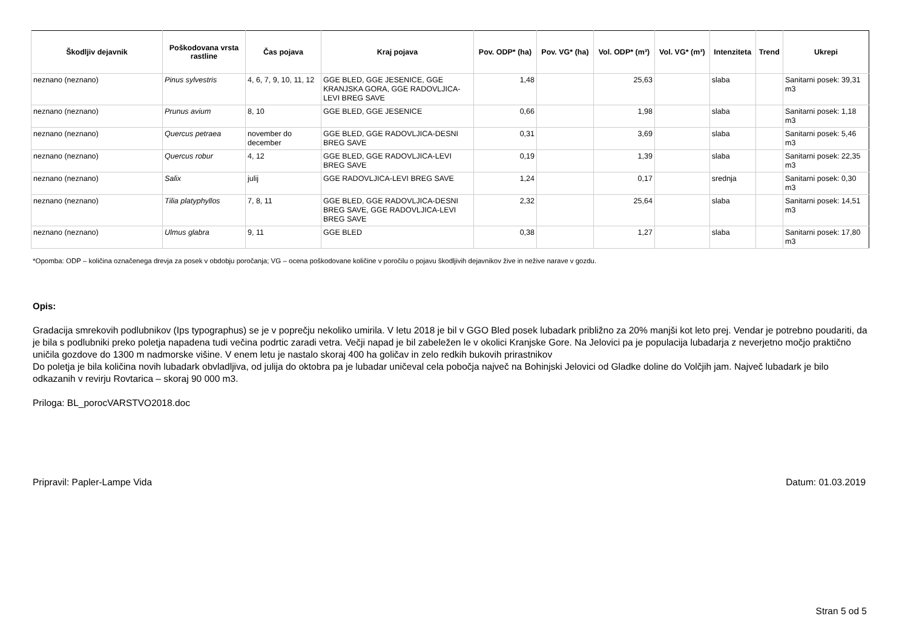| Škodljiv dejavnik | Poškodovana vrsta rastline | Čas pojava | Kraj pojava | Pov. ODP* (ha) | Pov. VG* (ha) | Vol. ODP* (m³) | Vol. VG* (m³) | Intenziteta | Trend | Ukrepi |
| --- | --- | --- | --- | --- | --- | --- | --- | --- | --- | --- |
| neznano (neznano) | Pinus sylvestris | 4, 6, 7, 9, 10, 11, 12 | GGE BLED, GGE JESENICE, GGE KRANJSKA GORA, GGE RADOVLJICA-LEVI BREG SAVE | 1,48 | | 25,63 | | slaba | | Sanitarni posek: 39,31 m3 |
| neznano (neznano) | Prunus avium | 8, 10 | GGE BLED, GGE JESENICE | 0,66 | | 1,98 | | slaba | | Sanitarni posek: 1,18 m3 |
| neznano (neznano) | Quercus petraea | november do december | GGE BLED, GGE RADOVLJICA-DESNI BREG SAVE | 0,31 | | 3,69 | | slaba | | Sanitarni posek: 5,46 m3 |
| neznano (neznano) | Quercus robur | 4, 12 | GGE BLED, GGE RADOVLJICA-LEVI BREG SAVE | 0,19 | | 1,39 | | slaba | | Sanitarni posek: 22,35 m3 |
| neznano (neznano) | Salix | julij | GGE RADOVLJICA-LEVI BREG SAVE | 1,24 | | 0,17 | | srednja | | Sanitarni posek: 0,30 m3 |
| neznano (neznano) | Tilia platyphyllos | 7, 8, 11 | GGE BLED, GGE RADOVLJICA-DESNI BREG SAVE, GGE RADOVLJICA-LEVI BREG SAVE | 2,32 | | 25,64 | | slaba | | Sanitarni posek: 14,51 m3 |
| neznano (neznano) | Ulmus glabra | 9, 11 | GGE BLED | 0,38 | | 1,27 | | slaba | | Sanitarni posek: 17,80 m3 |
*Opomba: ODP – količina označenega drevja za posek v obdobju poročanja; VG – ocena poškodovane količine v poročilu o pojavu škodljivih dejavnikov žive in nežive narave v gozdu.
Opis:
Gradacija smrekovih podlubnikov (Ips typographus) se je v poprečju nekoliko umirila. V letu 2018 je bil v GGO Bled posek lubadark približno za 20% manjši kot leto prej. Vendar je potrebno poudariti, da je bila s podlubniki preko poletja napadena tudi večina podrtic zaradi vetra. Večji napad je bil zabeležen le v okolici Kranjske Gore. Na Jelovici pa je populacija lubadarja z neverjetno močjo praktično uničila gozdove do 1300 m nadmorske višine. V enem letu je nastalo skoraj 400 ha goličav in zelo redkih bukovih prirastnikov
Do poletja je bila količina novih lubadark obvladljiva, od julija do oktobra pa je lubadar uničeval cela pobočja največ na Bohinjski Jelovici od Gladke doline do Volčjih jam. Največ lubadark je bilo odkazanih v revirju Rovtarica – skoraj 90 000 m3.
Priloga: BL_porocVARSTVO2018.doc
Pripravil: Papler-Lampe Vida Datum: 01.03.2019
Stran 5 od 5